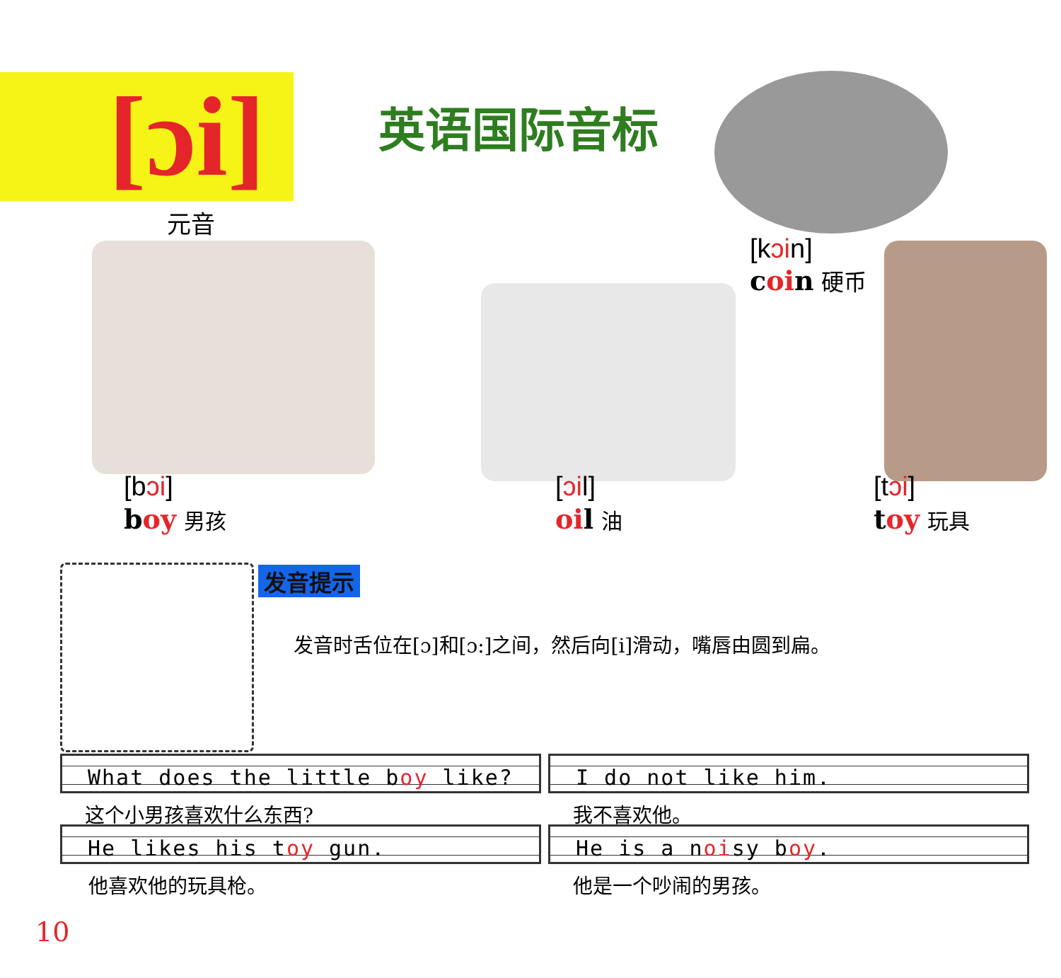[ɔi]
英语国际音标
元音
[kɔin]
coin 硬币
[bɔi]
boy 男孩
[ɔil]
oil 油
[tɔi]
toy 玩具
发音提示
发音时舌位在[ɔ]和[ɔ:]之间，然后向[i]滑动，嘴唇由圆到扁。
What does the little boy like?
这个小男孩喜欢什么东西?
I do not like him.
我不喜欢他。
He likes his toy gun.
他喜欢他的玩具枪。
He is a noisy boy.
他是一个吵闹的男孩。
10